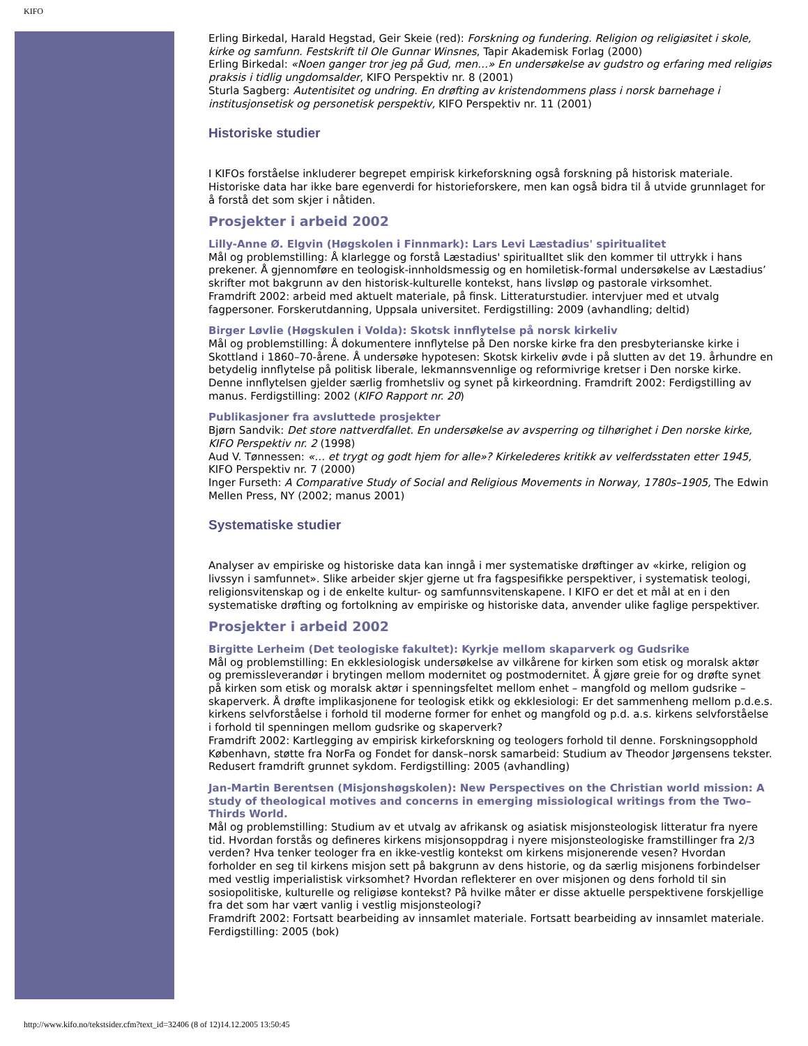KIFO
Erling Birkedal, Harald Hegstad, Geir Skeie (red): Forskning og fundering. Religion og religiøsitet i skole, kirke og samfunn. Festskrift til Ole Gunnar Winsnes, Tapir Akademisk Forlag (2000)
Erling Birkedal: «Noen ganger tror jeg på Gud, men…» En undersøkelse av gudstro og erfaring med religiøs praksis i tidlig ungdomsalder, KIFO Perspektiv nr. 8 (2001)
Sturla Sagberg: Autentisitet og undring. En drøfting av kristendommens plass i norsk barnehage i institusjonsetisk og personetisk perspektiv, KIFO Perspektiv nr. 11 (2001)
Historiske studier
I KIFOs forståelse inkluderer begrepet empirisk kirkeforskning også forskning på historisk materiale. Historiske data har ikke bare egenverdi for historieforskere, men kan også bidra til å utvide grunnlaget for å forstå det som skjer i nåtiden.
Prosjekter i arbeid 2002
Lilly-Anne Ø. Elgvin (Høgskolen i Finnmark): Lars Levi Læstadius' spiritualitet
Mål og problemstilling: Å klarlegge og forstå Læstadius' spiritualItet slik den kommer til uttrykk i hans prekener. Å gjennomføre en teologisk-innholdsmessig og en homiletisk-formal undersøkelse av Læstadius’ skrifter mot bakgrunn av den historisk-kulturelle kontekst, hans livsløp og pastorale virksomhet.
Framdrift 2002: arbeid med aktuelt materiale, på finsk. Litteraturstudier. intervjuer med et utvalg fagpersoner. Forskerutdanning, Uppsala universitet. Ferdigstilling: 2009 (avhandling; deltid)
Birger Løvlie (Høgskulen i Volda): Skotsk innflytelse på norsk kirkeliv
Mål og problemstilling: Å dokumentere innflytelse på Den norske kirke fra den presbyterianske kirke i Skottland i 1860–70-årene. Å undersøke hypotesen: Skotsk kirkeliv øvde i på slutten av det 19. århundre en betydelig innflytelse på politisk liberale, lekmannsvennlige og reformivrige kretser i Den norske kirke. Denne innflytelsen gjelder særlig fromhetsliv og synet på kirkeordning. Framdrift 2002: Ferdigstilling av manus. Ferdigstilling: 2002 (KIFO Rapport nr. 20)
Publikasjoner fra avsluttede prosjekter
Bjørn Sandvik: Det store nattverdfallet. En undersøkelse av avsperring og tilhørighet i Den norske kirke, KIFO Perspektiv nr. 2 (1998)
Aud V. Tønnessen: «… et trygt og godt hjem for alle»? Kirkelederes kritikk av velferdsstaten etter 1945, KIFO Perspektiv nr. 7 (2000)
Inger Furseth: A Comparative Study of Social and Religious Movements in Norway, 1780s–1905, The Edwin Mellen Press, NY (2002; manus 2001)
Systematiske studier
Analyser av empiriske og historiske data kan inngå i mer systematiske drøftinger av «kirke, religion og livssyn i samfunnet». Slike arbeider skjer gjerne ut fra fagspesifikke perspektiver, i systematisk teologi, religionsvitenskap og i de enkelte kultur- og samfunnsvitenskapene. I KIFO er det et mål at en i den systematiske drøfting og fortolkning av empiriske og historiske data, anvender ulike faglige perspektiver.
Prosjekter i arbeid 2002
Birgitte Lerheim (Det teologiske fakultet): Kyrkje mellom skaparverk og Gudsrike
Mål og problemstilling: En ekklesiologisk undersøkelse av vilkårene for kirken som etisk og moralsk aktør og premissleverandør i brytingen mellom modernitet og postmodernitet. Å gjøre greie for og drøfte synet på kirken som etisk og moralsk aktør i spenningsfeltet mellom enhet – mangfold og mellom gudsrike – skaperverk. Å drøfte implikasjonene for teologisk etikk og ekklesiologi: Er det sammenheng mellom p.d.e.s. kirkens selvforståelse i forhold til moderne former for enhet og mangfold og p.d. a.s. kirkens selvforståelse i forhold til spenningen mellom gudsrike og skaperverk?
Framdrift 2002: Kartlegging av empirisk kirkeforskning og teologers forhold til denne. Forskningsopphold København, støtte fra NorFa og Fondet for dansk–norsk samarbeid: Studium av Theodor Jørgensens tekster. Redusert framdrift grunnet sykdom. Ferdigstilling: 2005 (avhandling)
Jan-Martin Berentsen (Misjonshøgskolen): New Perspectives on the Christian world mission: A study of theological motives and concerns in emerging missiological writings from the Two–Thirds World.
Mål og problemstilling: Studium av et utvalg av afrikansk og asiatisk misjonsteologisk litteratur fra nyere tid. Hvordan forstås og defineres kirkens misjonsoppdrag i nyere misjonsteologiske framstillinger fra 2/3 verden? Hva tenker teologer fra en ikke-vestlig kontekst om kirkens misjonerende vesen? Hvordan forholder en seg til kirkens misjon sett på bakgrunn av dens historie, og da særlig misjonens forbindelser med vestlig imperialistisk virksomhet? Hvordan reflekterer en over misjonen og dens forhold til sin sosiopolitiske, kulturelle og religiøse kontekst? På hvilke måter er disse aktuelle perspektivene forskjellige fra det som har vært vanlig i vestlig misjonsteologi?
Framdrift 2002: Fortsatt bearbeiding av innsamlet materiale. Fortsatt bearbeiding av innsamlet materiale. Ferdigstilling: 2005 (bok)
http://www.kifo.no/tekstsider.cfm?text_id=32406 (8 of 12)14.12.2005 13:50:45